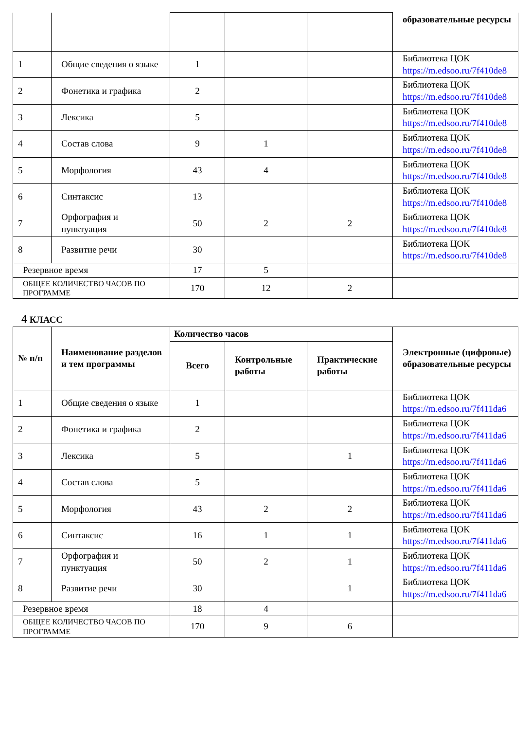| | | | | | образовательные ресурсы |
| 1 | Общие сведения о языке | 1 | | | Библиотека ЦОК https://m.edsoo.ru/7f410de8 |
| 2 | Фонетика и графика | 2 | | | Библиотека ЦОК https://m.edsoo.ru/7f410de8 |
| 3 | Лексика | 5 | | | Библиотека ЦОК https://m.edsoo.ru/7f410de8 |
| 4 | Состав слова | 9 | 1 | | Библиотека ЦОК https://m.edsoo.ru/7f410de8 |
| 5 | Морфология | 43 | 4 | | Библиотека ЦОК https://m.edsoo.ru/7f410de8 |
| 6 | Синтаксис | 13 | | | Библиотека ЦОК https://m.edsoo.ru/7f410de8 |
| 7 | Орфография и пунктуация | 50 | 2 | 2 | Библиотека ЦОК https://m.edsoo.ru/7f410de8 |
| 8 | Развитие речи | 30 | | | Библиотека ЦОК https://m.edsoo.ru/7f410de8 |
| Резервное время | | 17 | 5 | | |
| ОБЩЕЕ КОЛИЧЕСТВО ЧАСОВ ПО ПРОГРАММЕ | | 170 | 12 | 2 | |
4 КЛАСС
| № п/п | Наименование разделов и тем программы | Количество часов | | | Электронные (цифровые) образовательные ресурсы |
| --- | --- | --- | --- | --- | --- |
| | | Всего | Контрольные работы | Практические работы | |
| 1 | Общие сведения о языке | 1 | | | Библиотека ЦОК https://m.edsoo.ru/7f411da6 |
| 2 | Фонетика и графика | 2 | | | Библиотека ЦОК https://m.edsoo.ru/7f411da6 |
| 3 | Лексика | 5 | | 1 | Библиотека ЦОК https://m.edsoo.ru/7f411da6 |
| 4 | Состав слова | 5 | | | Библиотека ЦОК https://m.edsoo.ru/7f411da6 |
| 5 | Морфология | 43 | 2 | 2 | Библиотека ЦОК https://m.edsoo.ru/7f411da6 |
| 6 | Синтаксис | 16 | 1 | 1 | Библиотека ЦОК https://m.edsoo.ru/7f411da6 |
| 7 | Орфография и пунктуация | 50 | 2 | 1 | Библиотека ЦОК https://m.edsoo.ru/7f411da6 |
| 8 | Развитие речи | 30 | | 1 | Библиотека ЦОК https://m.edsoo.ru/7f411da6 |
| Резервное время | | 18 | 4 | | |
| ОБЩЕЕ КОЛИЧЕСТВО ЧАСОВ ПО ПРОГРАММЕ | | 170 | 9 | 6 | |